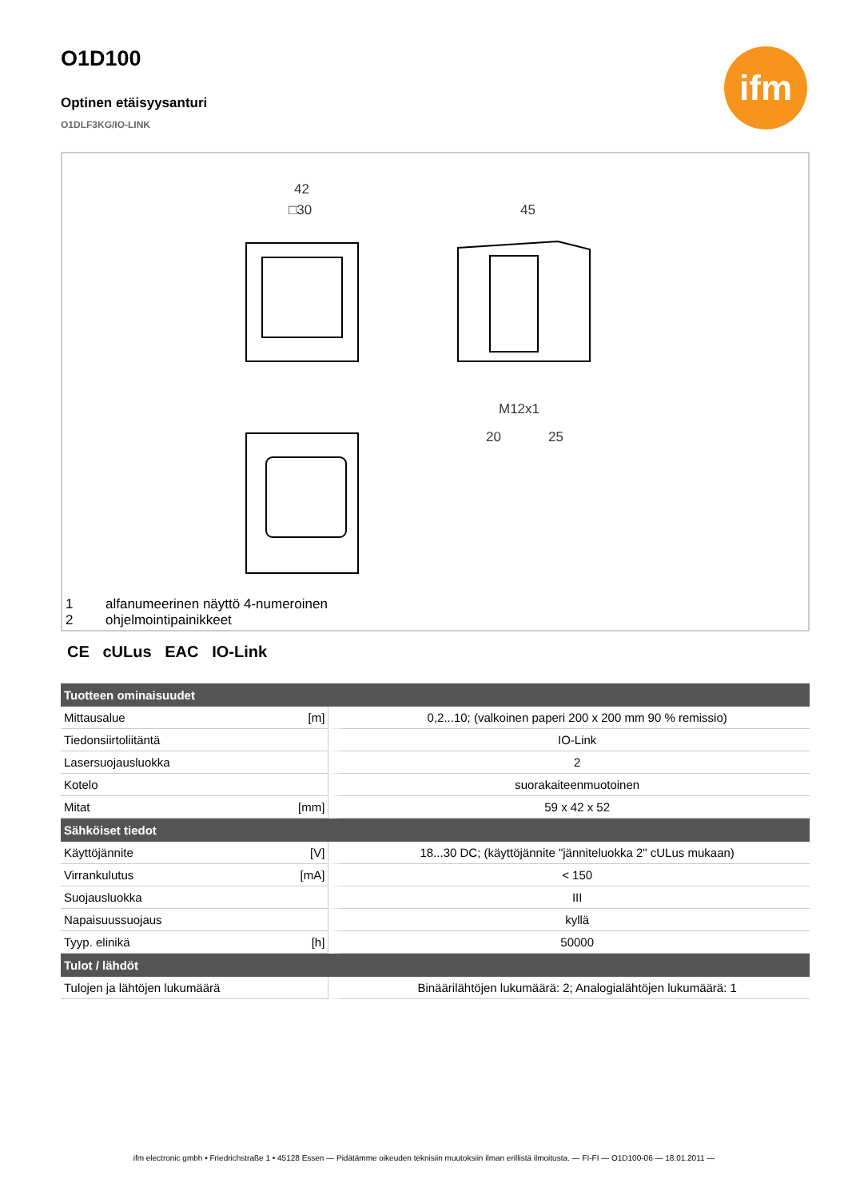ifm
O1D100
Optinen etäisyysanturi
O1DLF3KG/IO-LINK
42
□30
45
M12x1
20
25
1 alfanumeerinen näyttö 4-numeroinen
2 ohjelmointipainikkeet
CE cULus EAC IO-Link
| Tuotteen ominaisuudet | | |
| --- | --- | --- |
| Mittausalue | [m] | 0,2...10; (valkoinen paperi 200 x 200 mm 90 % remissio) |
| Tiedonsiirtoliitäntä | | IO-Link |
| Lasersuojausluokka | | 2 |
| Kotelo | | suorakaiteenmuotoinen |
| Mitat | [mm] | 59 x 42 x 52 |
| Sähköiset tiedot | | |
| Käyttöjännite | [V] | 18...30 DC; (käyttöjännite "jänniteluokka 2" cULus mukaan) |
| Virrankulutus | [mA] | < 150 |
| Suojausluokka | | III |
| Napaisuussuojaus | | kyllä |
| Tyyp. elinikä | [h] | 50000 |
| Tulot / lähdöt | | |
| Tulojen ja lähtöjen lukumäärä | | Binäärilähtöjen lukumäärä: 2; Analogialähtöjen lukumäärä: 1 |
ifm electronic gmbh • Friedrichstraße 1 • 45128 Essen — Pidätämme oikeuden teknisiin muutoksiin ilman erillistä ilmoitusta. — FI-FI — O1D100-06 — 18.01.2011 —